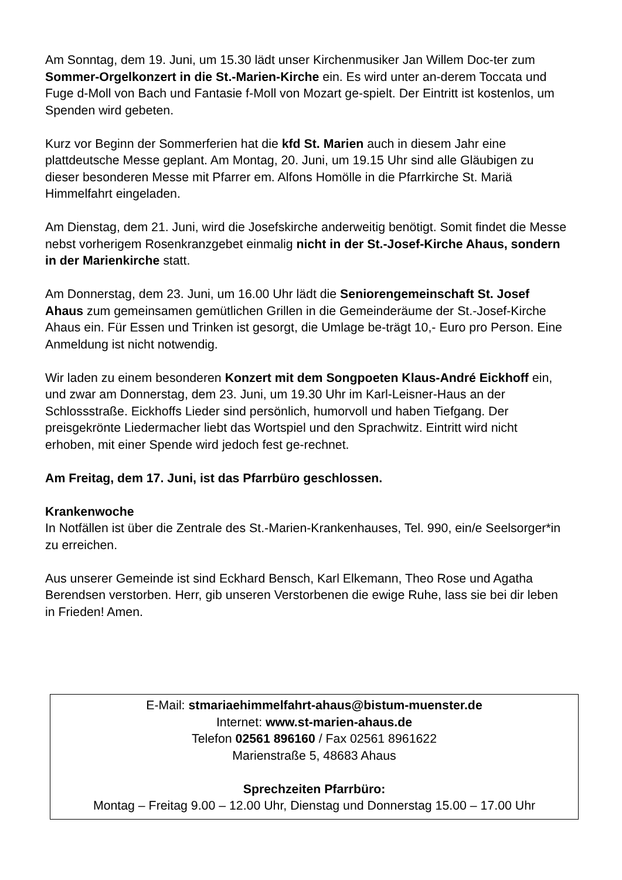Am Sonntag, dem 19. Juni, um 15.30 lädt unser Kirchenmusiker Jan Willem Doc-ter zum Sommer-Orgelkonzert in die St.-Marien-Kirche ein. Es wird unter an-derem Toccata und Fuge d-Moll von Bach und Fantasie f-Moll von Mozart ge-spielt. Der Eintritt ist kostenlos, um Spenden wird gebeten.
Kurz vor Beginn der Sommerferien hat die kfd St. Marien auch in diesem Jahr eine plattdeutsche Messe geplant. Am Montag, 20. Juni, um 19.15 Uhr sind alle Gläubigen zu dieser besonderen Messe mit Pfarrer em. Alfons Homölle in die Pfarrkirche St. Mariä Himmelfahrt eingeladen.
Am Dienstag, dem 21. Juni, wird die Josefskirche anderweitig benötigt. Somit findet die Messe nebst vorherigem Rosenkranzgebet einmalig nicht in der St.-Josef-Kirche Ahaus, sondern in der Marienkirche statt.
Am Donnerstag, dem 23. Juni, um 16.00 Uhr lädt die Seniorengemeinschaft St. Josef Ahaus zum gemeinsamen gemütlichen Grillen in die Gemeinderäume der St.-Josef-Kirche Ahaus ein. Für Essen und Trinken ist gesorgt, die Umlage be-trägt 10,- Euro pro Person. Eine Anmeldung ist nicht notwendig.
Wir laden zu einem besonderen Konzert mit dem Songpoeten Klaus-André Eickhoff ein, und zwar am Donnerstag, dem 23. Juni, um 19.30 Uhr im Karl-Leisner-Haus an der Schlossstraße. Eickhoffs Lieder sind persönlich, humorvoll und haben Tiefgang. Der preisgekrönte Liedermacher liebt das Wortspiel und den Sprachwitz. Eintritt wird nicht erhoben, mit einer Spende wird jedoch fest ge-rechnet.
Am Freitag, dem 17. Juni, ist das Pfarrbüro geschlossen.
Krankenwoche
In Notfällen ist über die Zentrale des St.-Marien-Krankenhauses, Tel. 990, ein/e Seelsorger*in zu erreichen.
Aus unserer Gemeinde ist sind Eckhard Bensch, Karl Elkemann, Theo Rose und Agatha Berendsen verstorben. Herr, gib unseren Verstorbenen die ewige Ruhe, lass sie bei dir leben in Frieden! Amen.
E-Mail: stmariaehimmelfahrt-ahaus@bistum-muenster.de
Internet: www.st-marien-ahaus.de
Telefon 02561 896160 / Fax 02561 8961622
Marienstraße 5, 48683 Ahaus
Sprechzeiten Pfarrbüro:
Montag – Freitag 9.00 – 12.00 Uhr, Dienstag und Donnerstag 15.00 – 17.00 Uhr